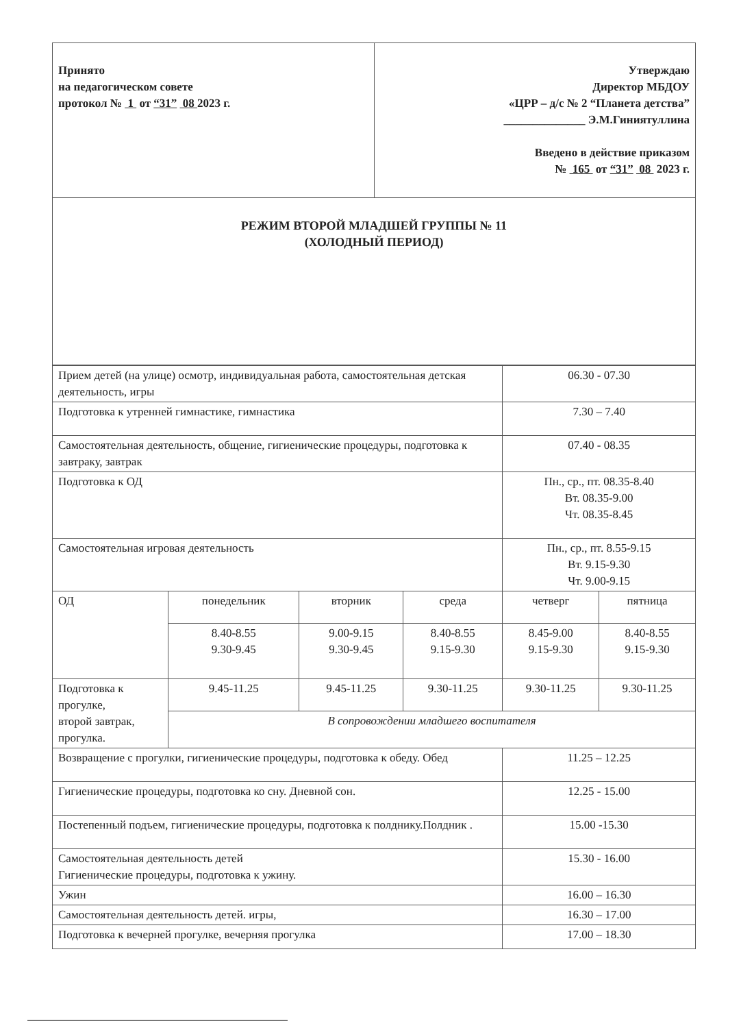| Принято на педагогическом совете протокол № 1 от “31” 08 2023 г. | Утверждаю Директор МБДОУ «ЦРР – д/с № 2 “Планета детства” ______________ Э.М.Гиниятуллина Введено в действие приказом № 165 от “31” 08 2023 г. |
| РЕЖИМ ВТОРОЙ МЛАДШЕЙ ГРУППЫ № 11 (ХОЛОДНЫЙ ПЕРИОД) | |
| Прием детей (на улице) осмотр, индивидуальная работа, самостоятельная детская деятельность, игры | | | | 06.30 - 07.30 | |
| Подготовка к утренней гимнастике, гимнастика | | | | 7.30 – 7.40 | |
| Самостоятельная деятельность, общение, гигиенические процедуры, подготовка к завтраку, завтрак | | | | 07.40 - 08.35 | |
| Подготовка к ОД | | | | Пн., ср., пт. 08.35-8.40 Вт. 08.35-9.00 Чт. 08.35-8.45 | |
| Самостоятельная игровая деятельность | | | | Пн., ср., пт. 8.55-9.15 Вт. 9.15-9.30 Чт. 9.00-9.15 | |
| ОД | понедельник | вторник | среда | четверг | пятница |
| | 8.40-8.55 9.30-9.45 | 9.00-9.15 9.30-9.45 | 8.40-8.55 9.15-9.30 | 8.45-9.00 9.15-9.30 | 8.40-8.55 9.15-9.30 |
| Подготовка к прогулке, второй завтрак, прогулка. | 9.45-11.25 | 9.45-11.25 | 9.30-11.25 | 9.30-11.25 | 9.30-11.25 |
| | В сопровождении младшего воспитателя | | | | |
| Возвращение с прогулки, гигиенические процедуры, подготовка к обеду. Обед | | | | 11.25 – 12.25 | |
| Гигиенические процедуры, подготовка ко сну. Дневной сон. | | | | 12.25 - 15.00 | |
| Постепенный подъем, гигиенические процедуры, подготовка к полднику.Полдник . | | | | 15.00 -15.30 | |
| Самостоятельная деятельность детей Гигиенические процедуры, подготовка к ужину. | | | | 15.30 - 16.00 | |
| Ужин | | | | 16.00 – 16.30 | |
| Самостоятельная деятельность детей. игры, | | | | 16.30 – 17.00 | |
| Подготовка к вечерней прогулке, вечерняя прогулка | | | | 17.00 – 18.30 | |